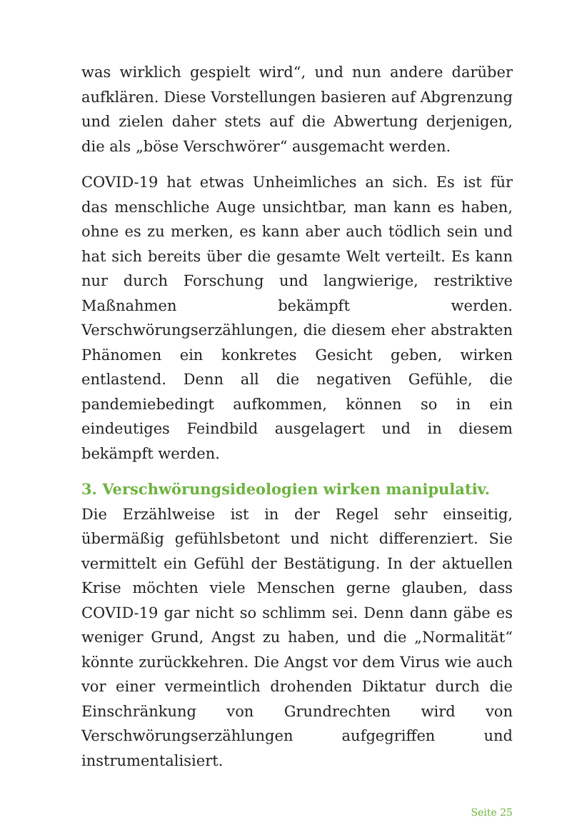was wirklich gespielt wird“, und nun andere darüber aufklären. Diese Vorstellungen basieren auf Abgrenzung und zielen daher stets auf die Abwertung derjenigen, die als „böse Verschwörer“ ausgemacht werden.
COVID-19 hat etwas Unheimliches an sich. Es ist für das menschliche Auge unsichtbar, man kann es haben, ohne es zu merken, es kann aber auch tödlich sein und hat sich bereits über die gesamte Welt verteilt. Es kann nur durch Forschung und langwierige, restriktive Maßnahmen bekämpft werden. Verschwörungserzählungen, die diesem eher abstrakten Phänomen ein konkretes Gesicht geben, wirken entlastend. Denn all die negativen Gefühle, die pandemiebedingt aufkommen, können so in ein eindeutiges Feindbild ausgelagert und in diesem bekämpft werden.
3. Verschwörungsideologien wirken manipulativ.
Die Erzählweise ist in der Regel sehr einseitig, übermäßig gefühlsbetont und nicht differenziert. Sie vermittelt ein Gefühl der Bestätigung. In der aktuellen Krise möchten viele Menschen gerne glauben, dass COVID-19 gar nicht so schlimm sei. Denn dann gäbe es weniger Grund, Angst zu haben, und die „Normalität“ könnte zurückkehren. Die Angst vor dem Virus wie auch vor einer vermeintlich drohenden Diktatur durch die Einschränkung von Grundrechten wird von Verschwörungserzählungen aufgegriffen und instrumentalisiert.
Seite 25